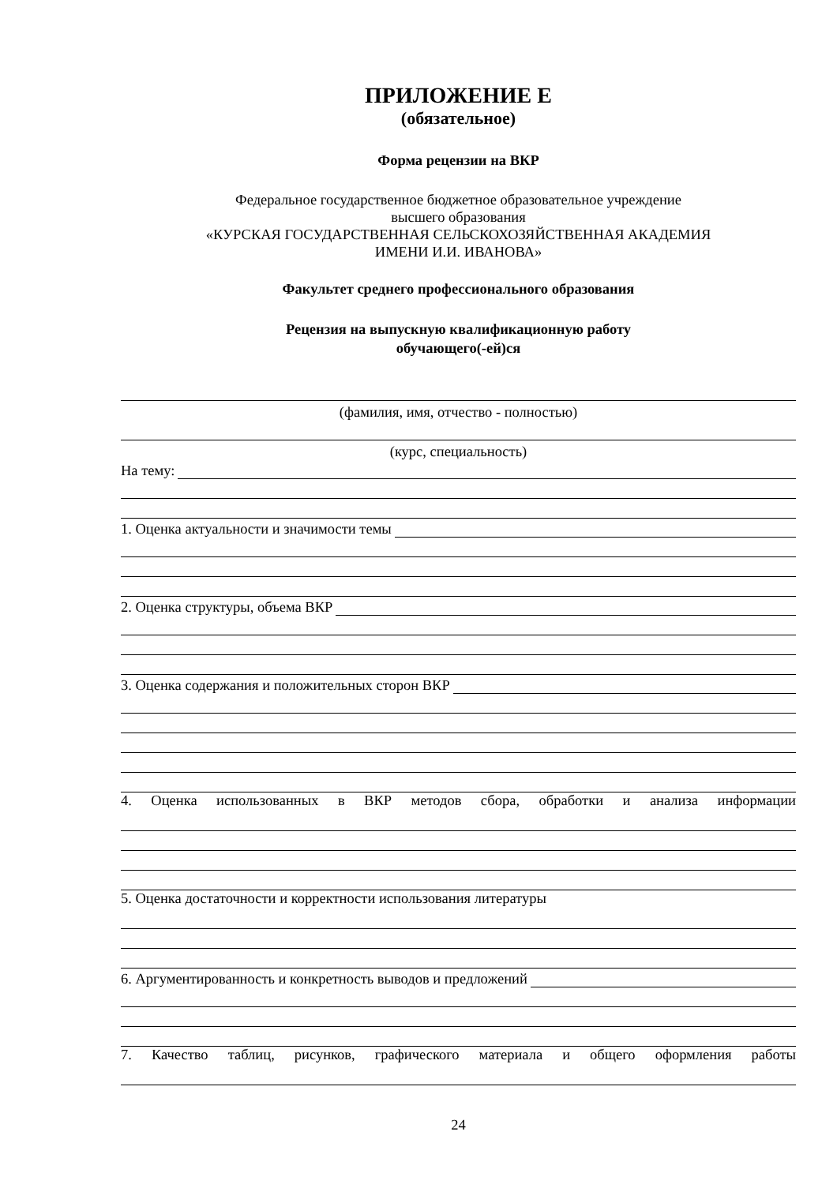ПРИЛОЖЕНИЕ Е
(обязательное)
Форма рецензии на ВКР
Федеральное государственное бюджетное образовательное учреждение
высшего образования
«КУРСКАЯ ГОСУДАРСТВЕННАЯ СЕЛЬСКОХОЗЯЙСТВЕННАЯ АКАДЕМИЯ
ИМЕНИ И.И. ИВАНОВА»
Факультет среднего профессионального образования
Рецензия на выпускную квалификационную работу
обучающего(-ей)ся
(фамилия, имя, отчество - полностью)
(курс, специальность)
На тему:
1. Оценка актуальности и значимости темы
2. Оценка структуры, объема ВКР
3. Оценка содержания и положительных сторон ВКР
4. Оценка использованных в ВКР методов сбора, обработки и анализа информации
5. Оценка достаточности и корректности использования литературы
6. Аргументированность и конкретность выводов и предложений
7. Качество таблиц, рисунков, графического материала и общего оформления работы
24